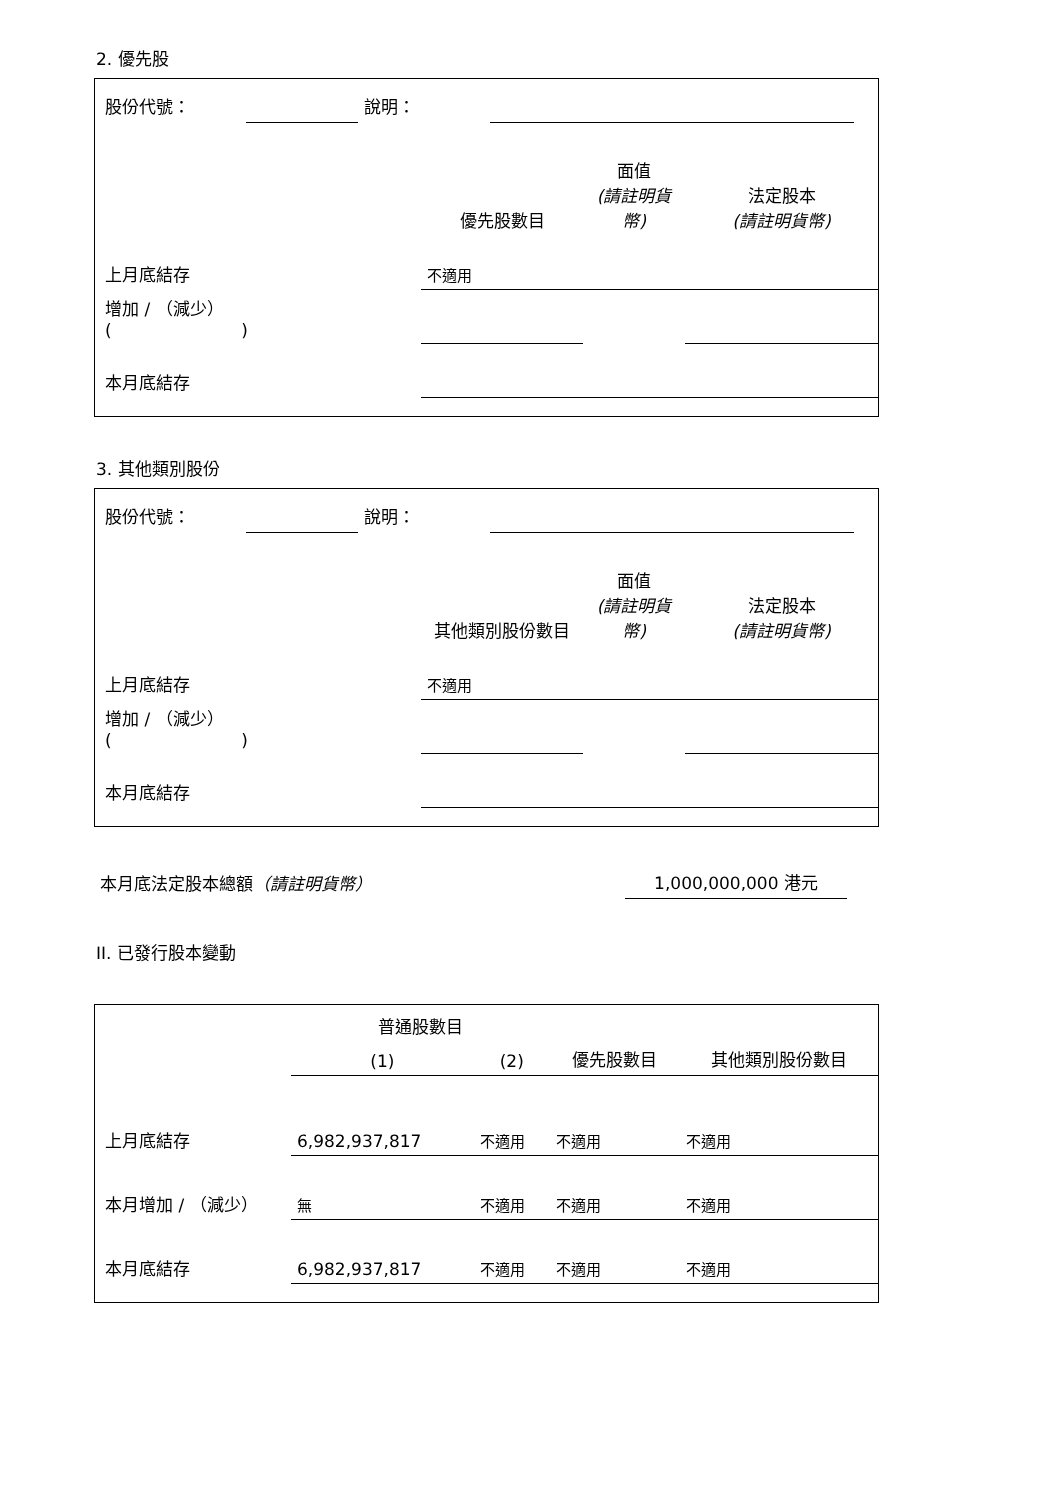2. 優先股
| 股份代號： | | 說明： | | |
| | 優先股數目 | 面值 (請註明貨幣) | 法定股本 (請註明貨幣) |
| --- | --- | --- | --- |
| 上月底結存 | 不適用 | | |
| 增加 / （減少） ( ) | | | |
| 本月底結存 | | | |
3. 其他類別股份
| 股份代號： | | 說明： | | |
| | 其他類別股份數目 | 面值 (請註明貨幣) | 法定股本 (請註明貨幣) |
| --- | --- | --- | --- |
| 上月底結存 | 不適用 | | |
| 增加 / （減少） ( ) | | | |
| 本月底結存 | | | |
| 本月底法定股本總額 （請註明貨幣） | 1,000,000,000 港元 | |
II. 已發行股本變動
| | 普通股數目 | | | 其他類別股份數目 |
| --- | --- | --- | --- | --- |
| | (1) | (2) | 優先股數目 | |
| 上月底結存 | 6,982,937,817 | 不適用 | 不適用 | 不適用 |
| 本月增加 / （減少） | 無 | 不適用 | 不適用 | 不適用 |
| 本月底結存 | 6,982,937,817 | 不適用 | 不適用 | 不適用 |